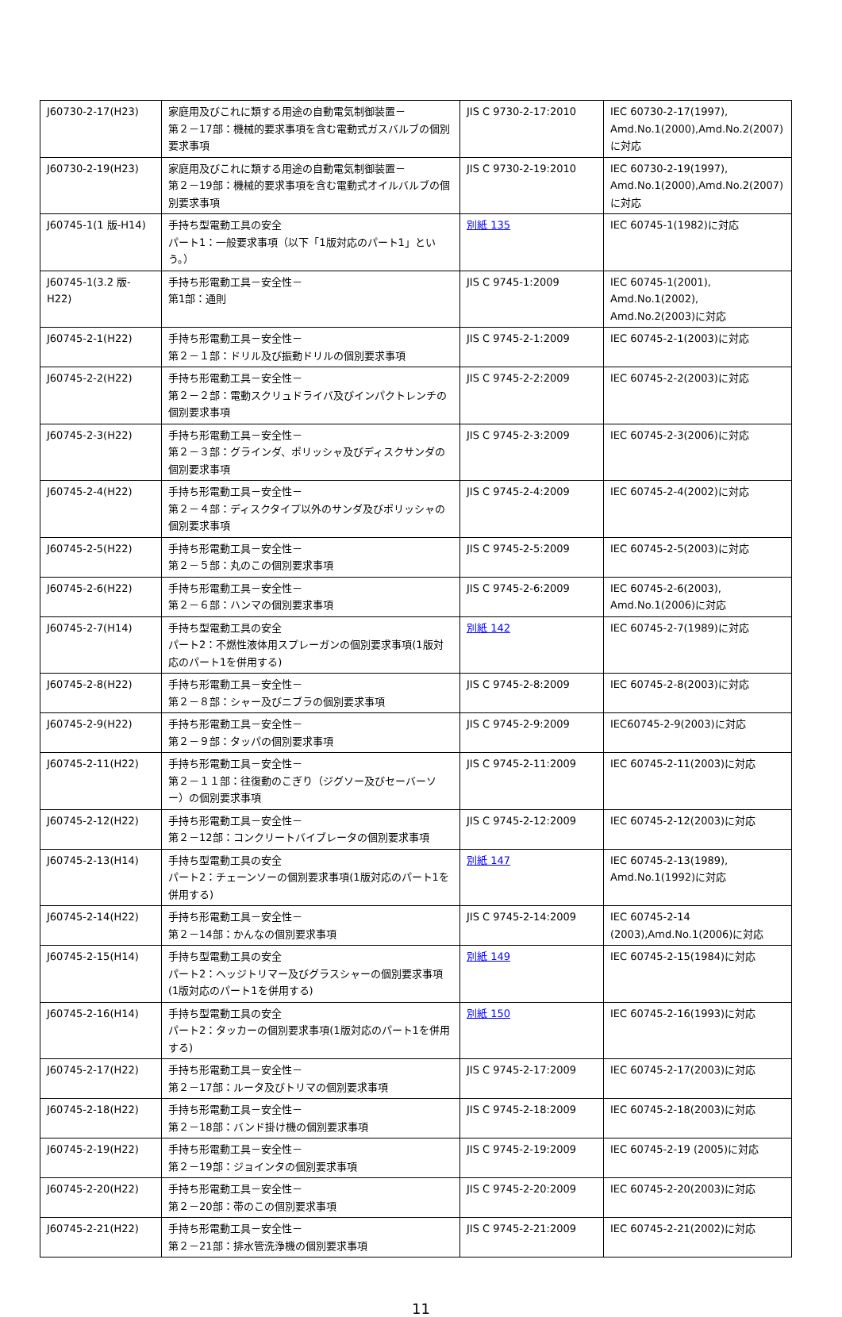| J60730-2-17(H23) | 家庭用及びこれに類する用途の自動電気制御装置－ 第２－17部：機械的要求事項を含む電動式ガスバルブの個別要求事項 | JIS C 9730-2-17:2010 | IEC 60730-2-17(1997), Amd.No.1(2000),Amd.No.2(2007)に対応 |
| J60730-2-19(H23) | 家庭用及びこれに類する用途の自動電気制御装置－ 第２－19部：機械的要求事項を含む電動式オイルバルブの個別要求事項 | JIS C 9730-2-19:2010 | IEC 60730-2-19(1997), Amd.No.1(2000),Amd.No.2(2007)に対応 |
| J60745-1(1 版-H14) | 手持ち型電動工具の安全 パート1：一般要求事項（以下「1版対応のパート1」という。） | 別紙 135 | IEC 60745-1(1982)に対応 |
| J60745-1(3.2 版-H22) | 手持ち形電動工具－安全性－ 第1部：通則 | JIS C 9745-1:2009 | IEC 60745-1(2001), Amd.No.1(2002), Amd.No.2(2003)に対応 |
| J60745-2-1(H22) | 手持ち形電動工具－安全性－ 第２－１部：ドリル及び振動ドリルの個別要求事項 | JIS C 9745-2-1:2009 | IEC 60745-2-1(2003)に対応 |
| J60745-2-2(H22) | 手持ち形電動工具－安全性－ 第２－２部：電動スクリュドライバ及びインパクトレンチの個別要求事項 | JIS C 9745-2-2:2009 | IEC 60745-2-2(2003)に対応 |
| J60745-2-3(H22) | 手持ち形電動工具－安全性－ 第２－３部：グラインダ、ポリッシャ及びディスクサンダの個別要求事項 | JIS C 9745-2-3:2009 | IEC 60745-2-3(2006)に対応 |
| J60745-2-4(H22) | 手持ち形電動工具－安全性－ 第２－４部：ディスクタイプ以外のサンダ及びポリッシャの個別要求事項 | JIS C 9745-2-4:2009 | IEC 60745-2-4(2002)に対応 |
| J60745-2-5(H22) | 手持ち形電動工具－安全性－ 第２－５部：丸のこの個別要求事項 | JIS C 9745-2-5:2009 | IEC 60745-2-5(2003)に対応 |
| J60745-2-6(H22) | 手持ち形電動工具－安全性－ 第２－６部：ハンマの個別要求事項 | JIS C 9745-2-6:2009 | IEC 60745-2-6(2003), Amd.No.1(2006)に対応 |
| J60745-2-7(H14) | 手持ち型電動工具の安全 パート2：不燃性液体用スプレーガンの個別要求事項(1版対応のパート1を併用する) | 別紙 142 | IEC 60745-2-7(1989)に対応 |
| J60745-2-8(H22) | 手持ち形電動工具－安全性－ 第２－８部：シャー及びニブラの個別要求事項 | JIS C 9745-2-8:2009 | IEC 60745-2-8(2003)に対応 |
| J60745-2-9(H22) | 手持ち形電動工具－安全性－ 第２－９部：タッパの個別要求事項 | JIS C 9745-2-9:2009 | IEC60745-2-9(2003)に対応 |
| J60745-2-11(H22) | 手持ち形電動工具－安全性－ 第２－１１部：往復動のこぎり（ジグソー及びセーバーソー）の個別要求事項 | JIS C 9745-2-11:2009 | IEC 60745-2-11(2003)に対応 |
| J60745-2-12(H22) | 手持ち形電動工具－安全性－ 第２－12部：コンクリートバイブレータの個別要求事項 | JIS C 9745-2-12:2009 | IEC 60745-2-12(2003)に対応 |
| J60745-2-13(H14) | 手持ち型電動工具の安全 パート2：チェーンソーの個別要求事項(1版対応のパート1を併用する) | 別紙 147 | IEC 60745-2-13(1989), Amd.No.1(1992)に対応 |
| J60745-2-14(H22) | 手持ち形電動工具－安全性－ 第２－14部：かんなの個別要求事項 | JIS C 9745-2-14:2009 | IEC 60745-2-14 (2003),Amd.No.1(2006)に対応 |
| J60745-2-15(H14) | 手持ち型電動工具の安全 パート2：ヘッジトリマー及びグラスシャーの個別要求事項(1版対応のパート1を併用する) | 別紙 149 | IEC 60745-2-15(1984)に対応 |
| J60745-2-16(H14) | 手持ち型電動工具の安全 パート2：タッカーの個別要求事項(1版対応のパート1を併用する) | 別紙 150 | IEC 60745-2-16(1993)に対応 |
| J60745-2-17(H22) | 手持ち形電動工具－安全性－ 第２－17部：ルータ及びトリマの個別要求事項 | JIS C 9745-2-17:2009 | IEC 60745-2-17(2003)に対応 |
| J60745-2-18(H22) | 手持ち形電動工具－安全性－ 第２－18部：バンド掛け機の個別要求事項 | JIS C 9745-2-18:2009 | IEC 60745-2-18(2003)に対応 |
| J60745-2-19(H22) | 手持ち形電動工具－安全性－ 第２－19部：ジョインタの個別要求事項 | JIS C 9745-2-19:2009 | IEC 60745-2-19 (2005)に対応 |
| J60745-2-20(H22) | 手持ち形電動工具－安全性－ 第２－20部：帯のこの個別要求事項 | JIS C 9745-2-20:2009 | IEC 60745-2-20(2003)に対応 |
| J60745-2-21(H22) | 手持ち形電動工具－安全性－ 第２－21部：排水管洗浄機の個別要求事項 | JIS C 9745-2-21:2009 | IEC 60745-2-21(2002)に対応 |
11